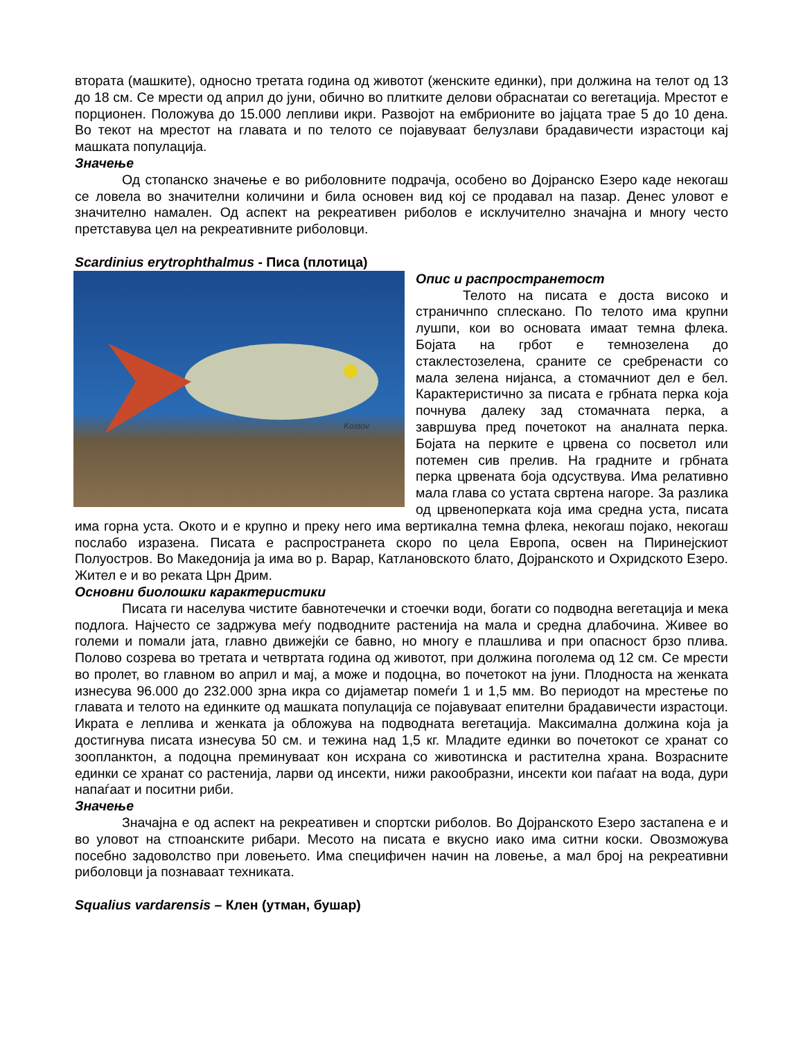вторaта (машките), односно третата година од животот (женските единки), при должина на телот од 13 до 18 см. Се мрести од април до јуни, обично во плитките делови обраснатаи со вегетација. Мрестот е порционен. Положува до 15.000 лепливи икри. Развојот на ембрионите во јајцата трае 5 до 10 дена. Во текот на мрестот на главата и по телото се појавуваат белузлави брадавичести израстоци кај машката популација.
Значење
Од стопанско значење е во риболовните подрачја, особено во Дојранско Езеро каде некогаш се ловела во значителни количини и била основен вид кој се продавал на пазар. Денес уловот е значително намален. Од аспект на рекреативен риболов е исклучително значајна и многу често претставува цел на рекреативните риболовци.
Scardinius erytrophthalmus - Писа (плотица)
Kostov
Опис и распространетост
Телото на писата е доста високо и страничнпо сплескано. По телото има крупни лушпи, кои во основата имаат темна флека. Бојата на грбот е темнозелена до стаклестозелена, сраните се сребренасти со мала зелена нијанса, а стомачниот дел е бел. Карактеристично за писата е грбната перка која почнува далеку зад стомачната перка, а завршува пред почетокот на аналната перка. Бојата на перките е црвена со посветол или потемен сив прелив. На градните и грбната перка црвената боја одсуствува. Има релативно мала глава со устата свртена нагоре. За разлика од црвеноперката која има средна уста, писата има горна уста. Окото и е крупно и преку него има вертикална темна флека, некогаш појако, некогаш послабо изразена. Писата е распространета скоро по цела Европа, освен на Пиринејскиот Полуостров. Во Македонија ја има во р. Варар, Катлановското блато, Дојранското и Охридското Езеро. Жител е и во реката Црн Дрим.
Основни биолошки карактеристики
Писата ги населува чистите бавнотечечки и стоечки води, богати со подводна вегетација и мека подлога. Најчесто се задржува меѓу подводните растенија на мала и средна длабочина. Живее во големи и помали јата, главно движејќи се бавно, но многу е плашлива и при опасност брзо плива. Полово созрева во третата и четвртата година од животот, при должина поголема од 12 см. Се мрести во пролет, во главном во април и мај, а може и подоцна, во почетокот на јуни. Плодноста на женката изнесува 96.000 до 232.000 зрна икра со дијаметар помеѓи 1 и 1,5 мм. Во периодот на мрестење по главата и телото на единките од машката популација се појавуваат епителни брадавичести израстоци. Икрата е леплива и женката ја обложува на подводната вегетација. Максимална должина која ја достигнува писата изнесува 50 см. и тежина над 1,5 кг. Младите единки во почетокот се хранат со зоопланктон, а подоцна преминуваат кон исхрана со животинска и растителна храна. Возрасните единки се хранат со растенија, ларви од инсекти, нижи ракообразни, инсекти кои паѓаат на вода, дури напаѓаат и поситни риби.
Значење
Значајна е од аспект на рекреативен и спортски риболов. Во Дојранското Езеро застапена е и во уловот на стпоанските рибари. Месото на писата е вкусно иако има ситни коски. Овозможува посебно задоволство при ловењето. Има специфичен начин на ловење, а мал број на рекреативни риболовци ја познаваат техниката.
Squalius vardarensis – Клен (утман, бушар)